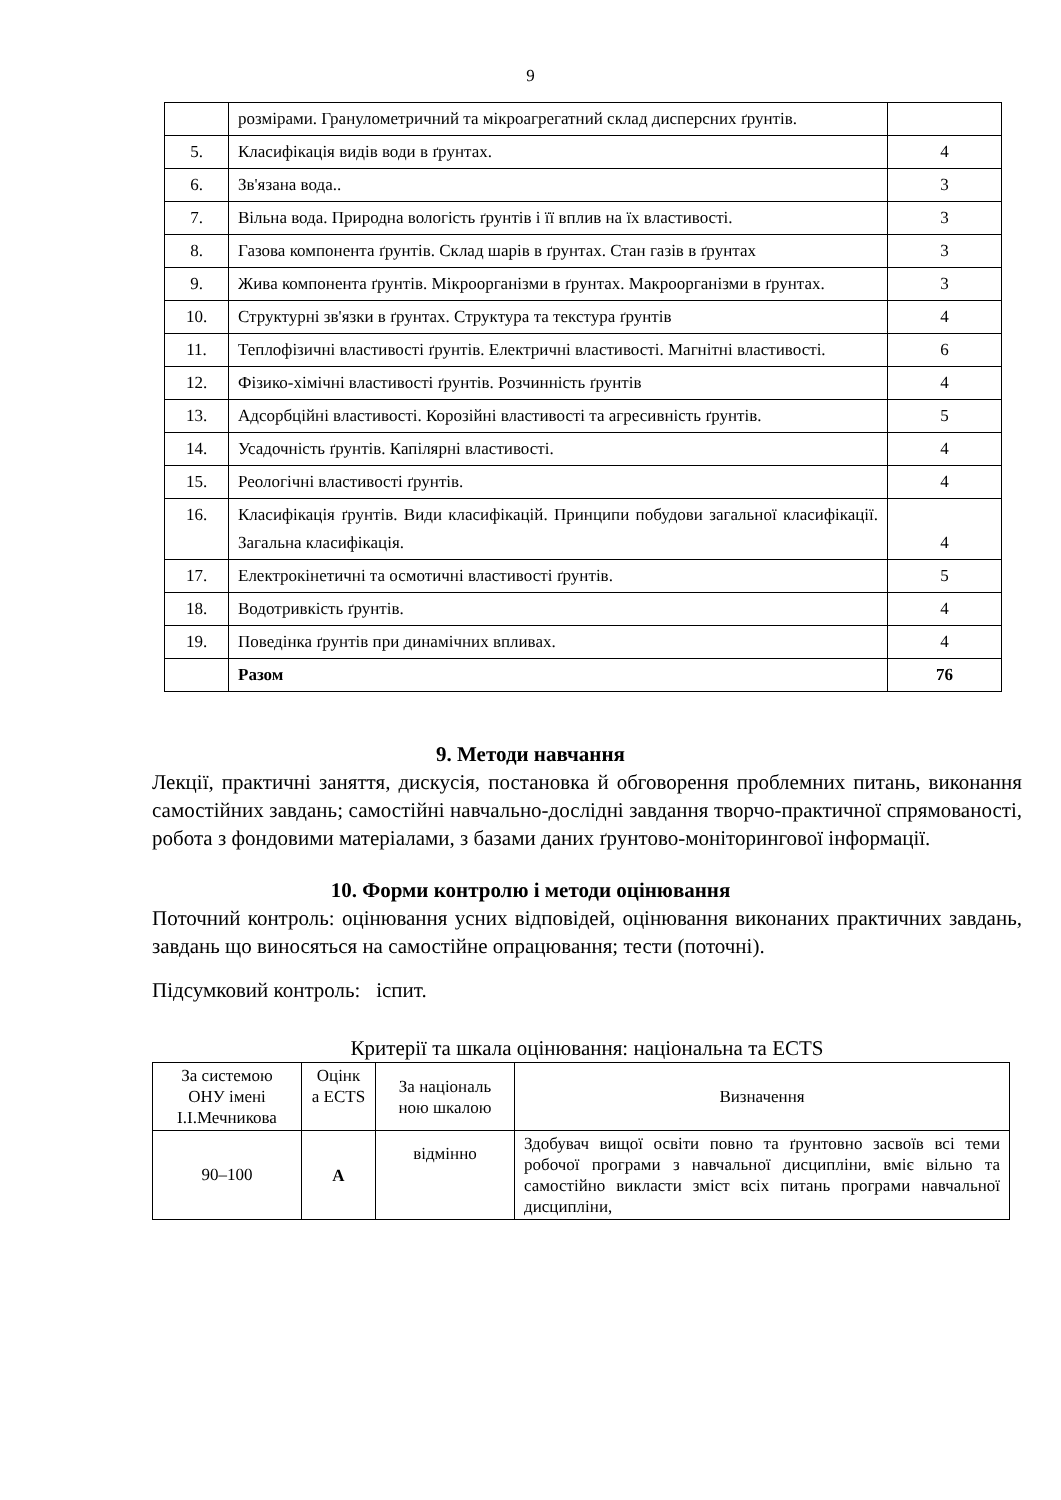9
| | розмірами. Гранулометричний та мікроагрегатний склад дисперсних ґрунтів. | |
| 5. | Класифікація видів води в ґрунтах. | 4 |
| 6. | Зв'язана вода.. | 3 |
| 7. | Вільна вода. Природна вологість ґрунтів і її вплив на їх властивості. | 3 |
| 8. | Газова компонента ґрунтів. Склад шарів в ґрунтах. Стан газів в ґрунтах | 3 |
| 9. | Жива компонента ґрунтів. Мікроорганізми в ґрунтах. Макроорганізми в ґрунтах. | 3 |
| 10. | Структурні зв'язки в ґрунтах. Структура та текстура ґрунтів | 4 |
| 11. | Теплофізичні властивості ґрунтів. Електричні властивості. Магнітні властивості. | 6 |
| 12. | Фізико-хімічні властивості ґрунтів. Розчинність ґрунтів | 4 |
| 13. | Адсорбційні властивості. Корозійні властивості та агресивність ґрунтів. | 5 |
| 14. | Усадочність ґрунтів. Капілярні властивості. | 4 |
| 15. | Реологічні властивості ґрунтів. | 4 |
| 16. | Класифікація ґрунтів. Види класифікацій. Принципи побудови загальної класифікації. Загальна класифікація. | 4 |
| 17. | Електрокінетичні та осмотичні властивості ґрунтів. | 5 |
| 18. | Водотривкість ґрунтів. | 4 |
| 19. | Поведінка ґрунтів при динамічних впливах. | 4 |
| | Разом | 76 |
9. Методи навчання
Лекції, практичні заняття, дискусія, постановка й обговорення проблемних питань, виконання самостійних завдань; самостійні навчально-дослідні завдання творчо-практичної спрямованості, робота з фондовими матеріалами, з базами даних ґрунтово-моніторингової інформації.
10. Форми контролю і методи оцінювання
Поточний контроль: оцінювання усних відповідей, оцінювання виконаних практичних завдань, завдань що виносяться на самостійне опрацювання; тести (поточні).
Підсумковий контроль: іспит.
Критерії та шкала оцінювання: національна та ECTS
| За системою ОНУ імені І.І.Мечникова | Оцінк а ECTS | За національ ною шкалою | Визначення |
| --- | --- | --- | --- |
| 90–100 | A | відмінно | Здобувач вищої освіти повно та ґрунтовно засвоїв всі теми робочої програми з навчальної дисципліни, вміє вільно та самостійно викласти зміст всіх питань програми навчальної дисципліни, |